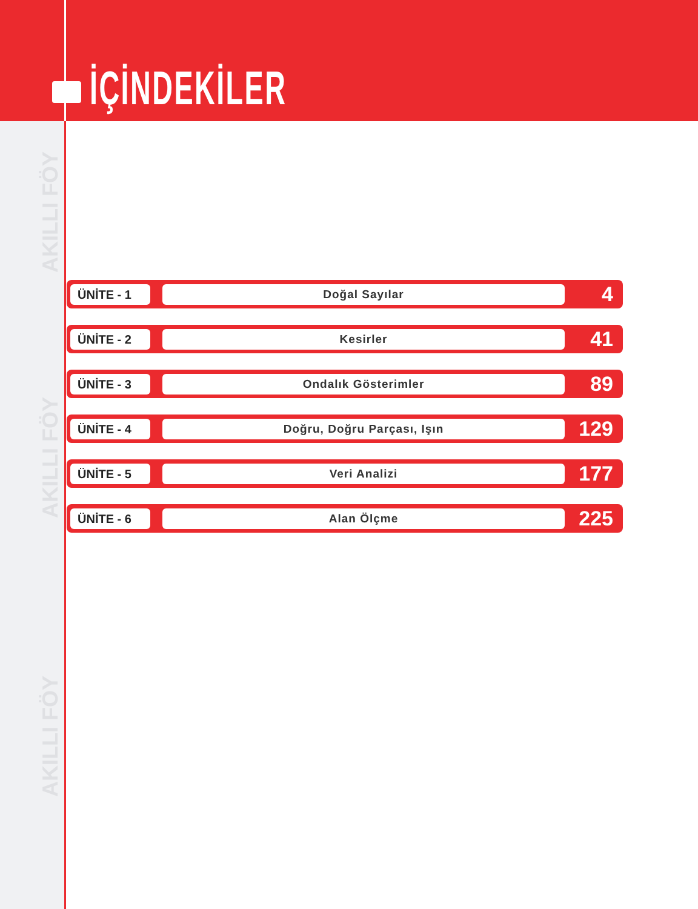İÇİNDEKİLER
AKILLI FÖY
AKILLI FÖY
AKILLI FÖY
ÜNİTE - 1 Doğal Sayılar
4
ÜNİTE - 2 Kesirler
41
ÜNİTE - 3 Ondalık Gösterimler
89
ÜNİTE - 4 Doğru, Doğru Parçası, Işın
129
ÜNİTE - 5 Veri Analizi
177
ÜNİTE - 6 Alan Ölçme
225